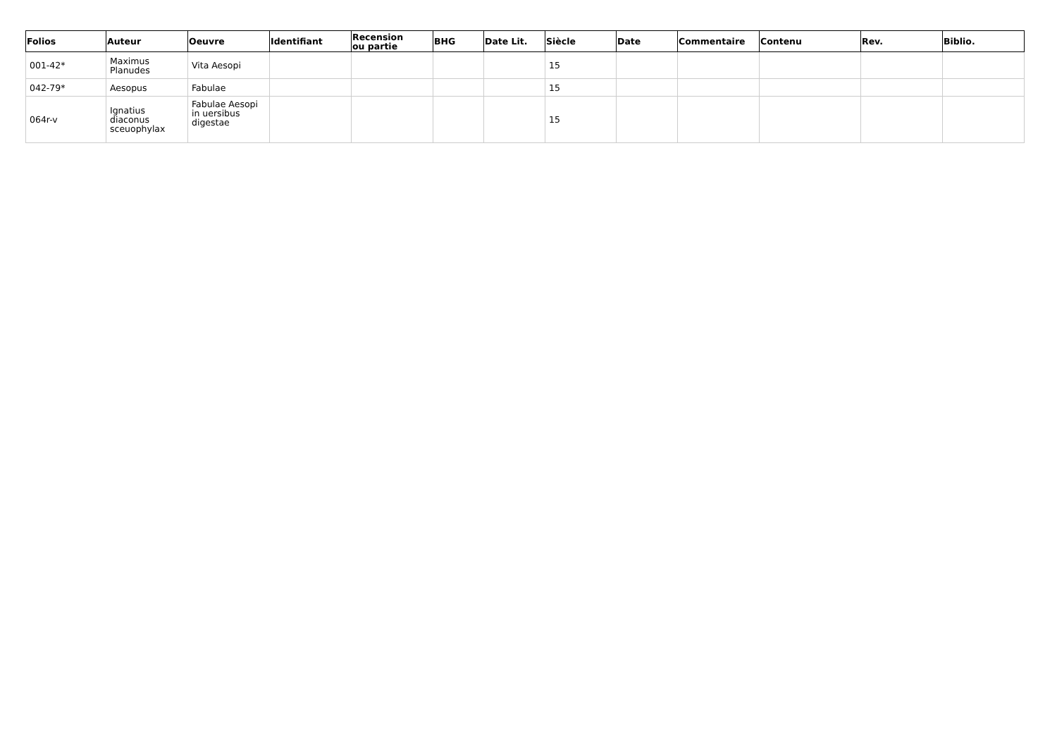| Folios | Auteur | Oeuvre | Identifiant | Recension ou partie | BHG | Date Lit. | Siècle | Date | Commentaire | Contenu | Rev. | Biblio. |
| --- | --- | --- | --- | --- | --- | --- | --- | --- | --- | --- | --- | --- |
| 001-42* | Maximus Planudes | Vita Aesopi | | | | | 15 | | | | | |
| 042-79* | Aesopus | Fabulae | | | | | 15 | | | | | |
| 064r-v | Ignatius diaconus sceuophylax | Fabulae Aesopi in uersibus digestae | | | | | 15 | | | | | |